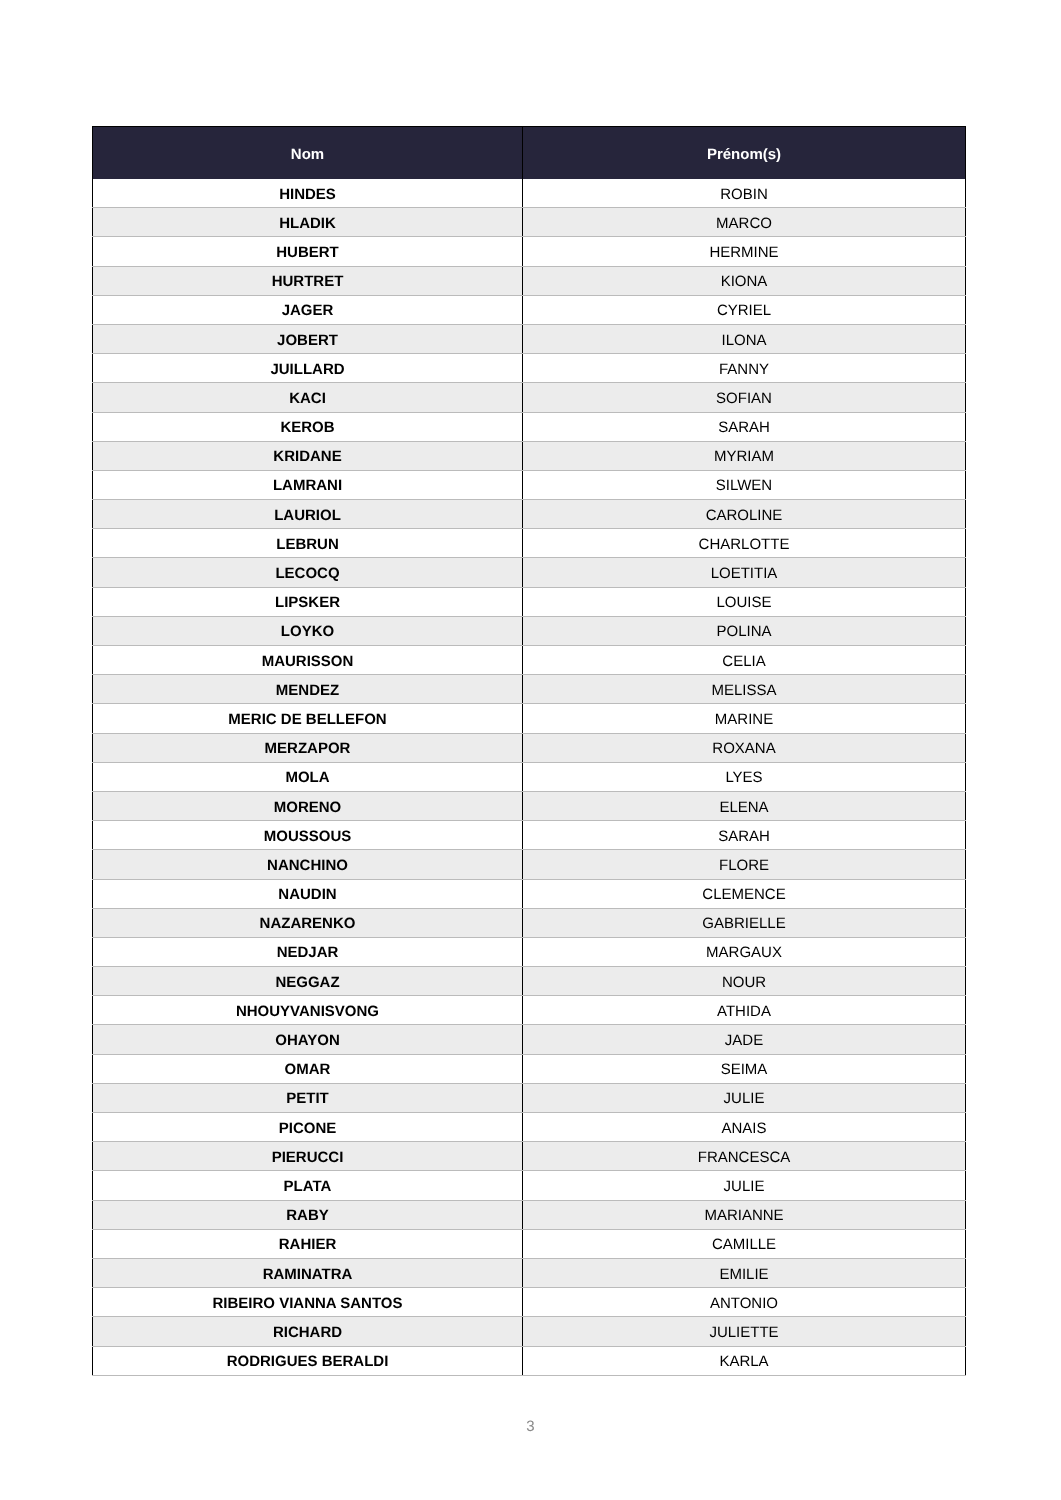| Nom | Prénom(s) |
| --- | --- |
| HINDES | ROBIN |
| HLADIK | MARCO |
| HUBERT | HERMINE |
| HURTRET | KIONA |
| JAGER | CYRIEL |
| JOBERT | ILONA |
| JUILLARD | FANNY |
| KACI | SOFIAN |
| KEROB | SARAH |
| KRIDANE | MYRIAM |
| LAMRANI | SILWEN |
| LAURIOL | CAROLINE |
| LEBRUN | CHARLOTTE |
| LECOCQ | LOETITIA |
| LIPSKER | LOUISE |
| LOYKO | POLINA |
| MAURISSON | CELIA |
| MENDEZ | MELISSA |
| MERIC DE BELLEFON | MARINE |
| MERZAPOR | ROXANA |
| MOLA | LYES |
| MORENO | ELENA |
| MOUSSOUS | SARAH |
| NANCHINO | FLORE |
| NAUDIN | CLEMENCE |
| NAZARENKO | GABRIELLE |
| NEDJAR | MARGAUX |
| NEGGAZ | NOUR |
| NHOUYVANISVONG | ATHIDA |
| OHAYON | JADE |
| OMAR | SEIMA |
| PETIT | JULIE |
| PICONE | ANAIS |
| PIERUCCI | FRANCESCA |
| PLATA | JULIE |
| RABY | MARIANNE |
| RAHIER | CAMILLE |
| RAMINATRA | EMILIE |
| RIBEIRO VIANNA SANTOS | ANTONIO |
| RICHARD | JULIETTE |
| RODRIGUES BERALDI | KARLA |
3